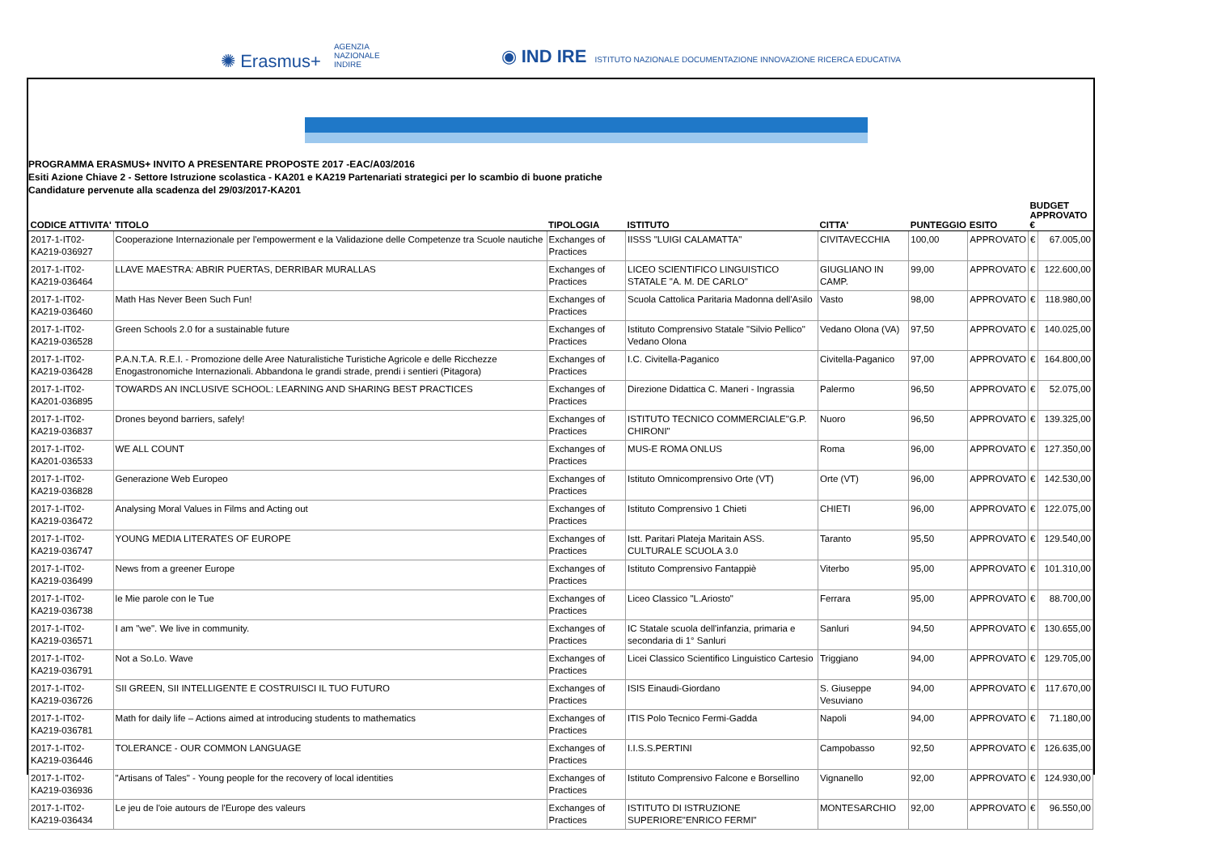✺ Erasmus+ AGENZIA
NAZIONALE
INDIRE
◉ IND IRE ISTITUTO NAZIONALE DOCUMENTAZIONE INNOVAZIONE RICERCA EDUCATIVA
PROGRAMMA ERASMUS+ INVITO A PRESENTARE PROPOSTE 2017 -EAC/A03/2016
Esiti Azione Chiave 2 - Settore Istruzione scolastica - KA201 e KA219 Partenariati strategici per lo scambio di buone pratiche
Candidature pervenute alla scadenza del 29/03/2017-KA201
| CODICE ATTIVITA' | TITOLO | TIPOLOGIA | ISTITUTO | CITTA' | PUNTEGGIO | ESITO | BUDGET APPROVATO € | |
| --- | --- | --- | --- | --- | --- | --- | --- | --- |
| 2017-1-IT02-KA219-036927 | Cooperazione Internazionale per l'empowerment e la Validazione delle Competenze tra Scuole nautiche | Exchanges of Practices | IISSS "LUIGI CALAMATTA" | CIVITAVECCHIA | 100,00 | APPROVATO | € | 67.005,00 |
| 2017-1-IT02-KA219-036464 | LLAVE MAESTRA: ABRIR PUERTAS, DERRIBAR MURALLAS | Exchanges of Practices | LICEO SCIENTIFICO LINGUISTICO STATALE "A. M. DE CARLO" | GIUGLIANO IN CAMP. | 99,00 | APPROVATO | € | 122.600,00 |
| 2017-1-IT02-KA219-036460 | Math Has Never Been Such Fun! | Exchanges of Practices | Scuola Cattolica Paritaria Madonna dell'Asilo | Vasto | 98,00 | APPROVATO | € | 118.980,00 |
| 2017-1-IT02-KA219-036528 | Green Schools 2.0 for a sustainable future | Exchanges of Practices | Istituto Comprensivo Statale "Silvio Pellico" Vedano Olona | Vedano Olona (VA) | 97,50 | APPROVATO | € | 140.025,00 |
| 2017-1-IT02-KA219-036428 | P.A.N.T.A. R.E.I. - Promozione delle Aree Naturalistiche Turistiche Agricole e delle Ricchezze Enogastronomiche Internazionali. Abbandona le grandi strade, prendi i sentieri (Pitagora) | Exchanges of Practices | I.C. Civitella-Paganico | Civitella-Paganico | 97,00 | APPROVATO | € | 164.800,00 |
| 2017-1-IT02-KA201-036895 | TOWARDS AN INCLUSIVE SCHOOL: LEARNING AND SHARING BEST PRACTICES | Exchanges of Practices | Direzione Didattica C. Maneri - Ingrassia | Palermo | 96,50 | APPROVATO | € | 52.075,00 |
| 2017-1-IT02-KA219-036837 | Drones beyond barriers, safely! | Exchanges of Practices | ISTITUTO TECNICO COMMERCIALE"G.P. CHIRONI" | Nuoro | 96,50 | APPROVATO | € | 139.325,00 |
| 2017-1-IT02-KA201-036533 | WE ALL COUNT | Exchanges of Practices | MUS-E ROMA ONLUS | Roma | 96,00 | APPROVATO | € | 127.350,00 |
| 2017-1-IT02-KA219-036828 | Generazione Web Europeo | Exchanges of Practices | Istituto Omnicomprensivo Orte (VT) | Orte (VT) | 96,00 | APPROVATO | € | 142.530,00 |
| 2017-1-IT02-KA219-036472 | Analysing Moral Values in Films and Acting out | Exchanges of Practices | Istituto Comprensivo 1 Chieti | CHIETI | 96,00 | APPROVATO | € | 122.075,00 |
| 2017-1-IT02-KA219-036747 | YOUNG MEDIA LITERATES OF EUROPE | Exchanges of Practices | Istt. Paritari Plateja Maritain ASS. CULTURALE SCUOLA 3.0 | Taranto | 95,50 | APPROVATO | € | 129.540,00 |
| 2017-1-IT02-KA219-036499 | News from a greener Europe | Exchanges of Practices | Istituto Comprensivo Fantappiè | Viterbo | 95,00 | APPROVATO | € | 101.310,00 |
| 2017-1-IT02-KA219-036738 | le Mie parole con le Tue | Exchanges of Practices | Liceo Classico "L.Ariosto" | Ferrara | 95,00 | APPROVATO | € | 88.700,00 |
| 2017-1-IT02-KA219-036571 | I am "we". We live in community. | Exchanges of Practices | IC Statale scuola dell'infanzia, primaria e secondaria di 1° Sanluri | Sanluri | 94,50 | APPROVATO | € | 130.655,00 |
| 2017-1-IT02-KA219-036791 | Not a So.Lo. Wave | Exchanges of Practices | Licei Classico Scientifico Linguistico Cartesio | Triggiano | 94,00 | APPROVATO | € | 129.705,00 |
| 2017-1-IT02-KA219-036726 | SII GREEN, SII INTELLIGENTE E COSTRUISCI IL TUO FUTURO | Exchanges of Practices | ISIS Einaudi-Giordano | S. Giuseppe Vesuviano | 94,00 | APPROVATO | € | 117.670,00 |
| 2017-1-IT02-KA219-036781 | Math for daily life – Actions aimed at introducing students to mathematics | Exchanges of Practices | ITIS Polo Tecnico Fermi-Gadda | Napoli | 94,00 | APPROVATO | € | 71.180,00 |
| 2017-1-IT02-KA219-036446 | TOLERANCE - OUR COMMON LANGUAGE | Exchanges of Practices | I.I.S.S.PERTINI | Campobasso | 92,50 | APPROVATO | € | 126.635,00 |
| 2017-1-IT02-KA219-036936 | "Artisans of Tales" - Young people for the recovery of local identities | Exchanges of Practices | Istituto Comprensivo Falcone e Borsellino | Vignanello | 92,00 | APPROVATO | € | 124.930,00 |
| 2017-1-IT02-KA219-036434 | Le jeu de l'oie autours de l'Europe des valeurs | Exchanges of Practices | ISTITUTO DI ISTRUZIONE SUPERIORE"ENRICO FERMI" | MONTESARCHIO | 92,00 | APPROVATO | € | 96.550,00 |